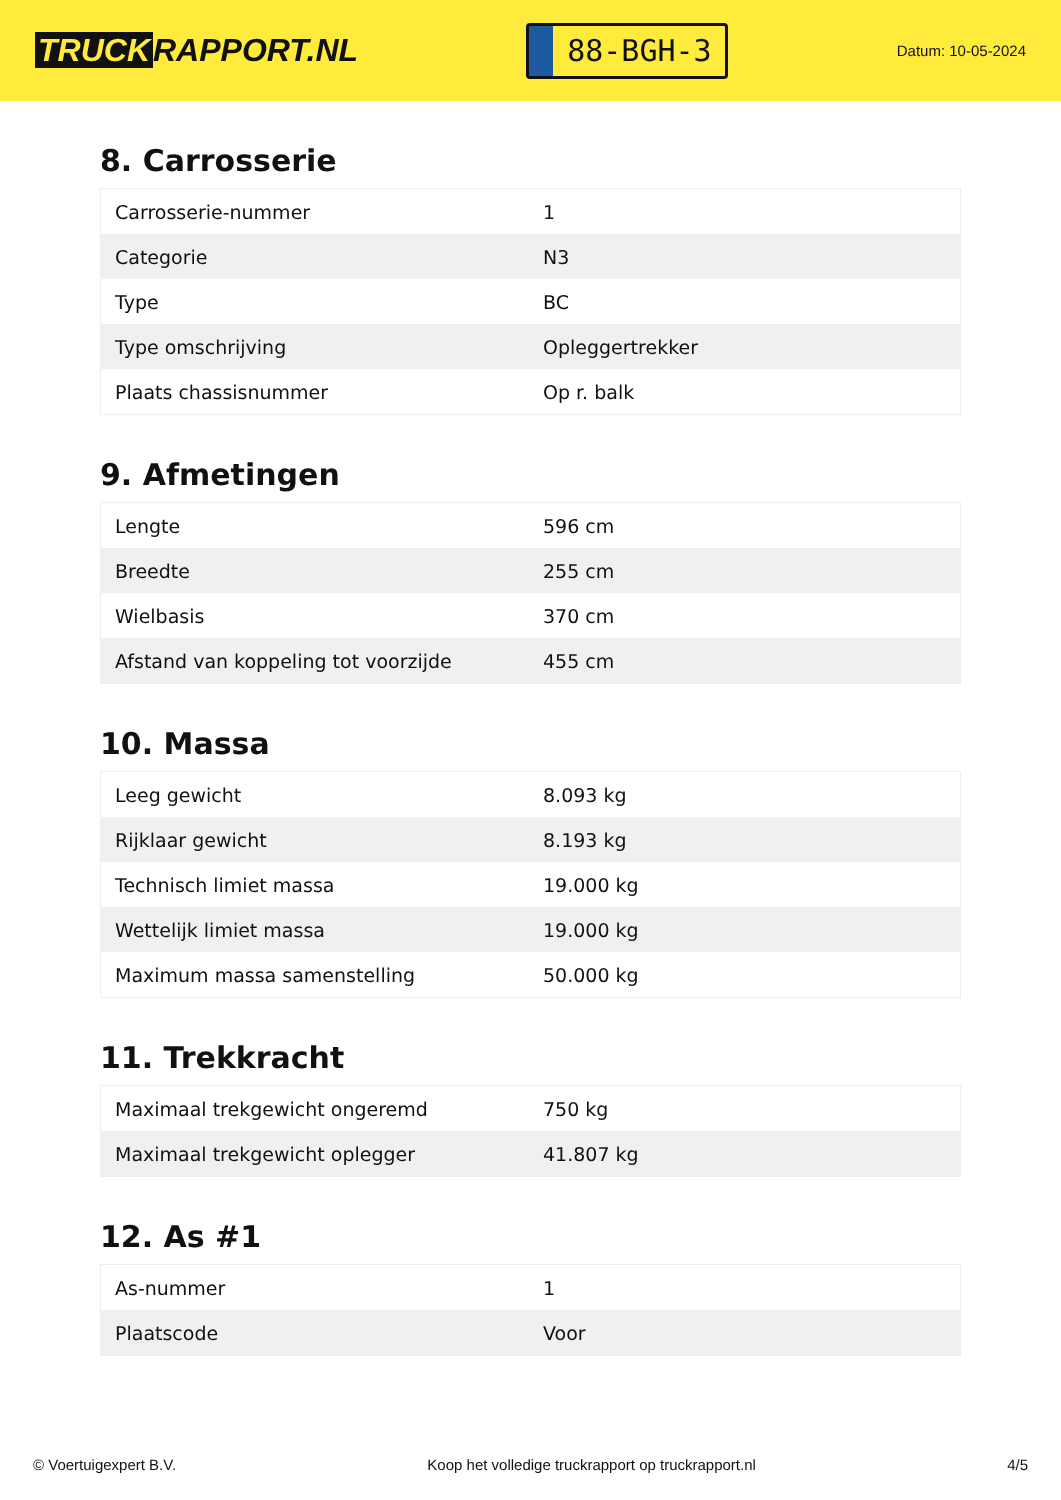TRUCK RAPPORT.NL
88-BGH-3
Datum: 10-05-2024
8. Carrosserie
| Carrosserie-nummer | 1 |
| Categorie | N3 |
| Type | BC |
| Type omschrijving | Opleggertrekker |
| Plaats chassisnummer | Op r. balk |
9. Afmetingen
| Lengte | 596 cm |
| Breedte | 255 cm |
| Wielbasis | 370 cm |
| Afstand van koppeling tot voorzijde | 455 cm |
10. Massa
| Leeg gewicht | 8.093 kg |
| Rijklaar gewicht | 8.193 kg |
| Technisch limiet massa | 19.000 kg |
| Wettelijk limiet massa | 19.000 kg |
| Maximum massa samenstelling | 50.000 kg |
11. Trekkracht
| Maximaal trekgewicht ongeremd | 750 kg |
| Maximaal trekgewicht oplegger | 41.807 kg |
12. As #1
| As-nummer | 1 |
| Plaatscode | Voor |
© Voertuigexpert B.V. Koop het volledige truckrapport op truckrapport.nl 4/5